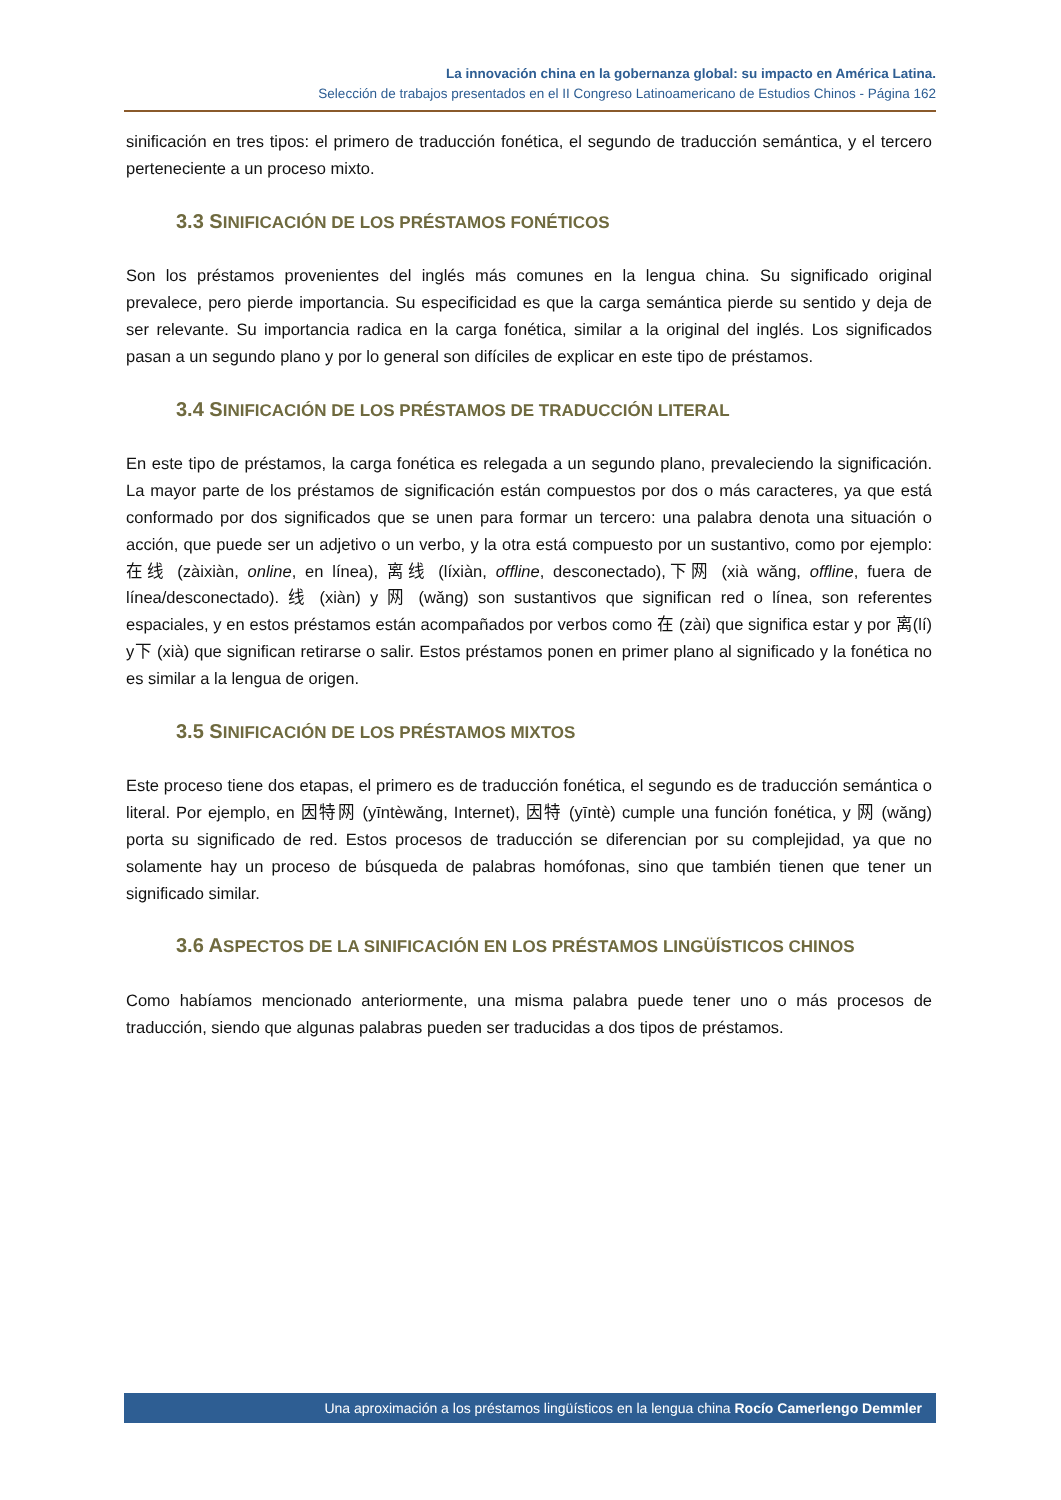La innovación china en la gobernanza global: su impacto en América Latina.
Selección de trabajos presentados en el II Congreso Latinoamericano de Estudios Chinos - Página 162
sinificación en tres tipos: el primero de traducción fonética, el segundo de traducción semántica, y el tercero perteneciente a un proceso mixto.
3.3 SINIFICACIÓN DE LOS PRÉSTAMOS FONÉTICOS
Son los préstamos provenientes del inglés más comunes en la lengua china. Su significado original prevalece, pero pierde importancia. Su especificidad es que la carga semántica pierde su sentido y deja de ser relevante. Su importancia radica en la carga fonética, similar a la original del inglés. Los significados pasan a un segundo plano y por lo general son difíciles de explicar en este tipo de préstamos.
3.4 SINIFICACIÓN DE LOS PRÉSTAMOS DE TRADUCCIÓN LITERAL
En este tipo de préstamos, la carga fonética es relegada a un segundo plano, prevaleciendo la significación. La mayor parte de los préstamos de significación están compuestos por dos o más caracteres, ya que está conformado por dos significados que se unen para formar un tercero: una palabra denota una situación o acción, que puede ser un adjetivo o un verbo, y la otra está compuesto por un sustantivo, como por ejemplo: 在线 (zàixiàn, online, en línea), 离线 (líxiàn, offline, desconectado),下网 (xià wǎng, offline, fuera de línea/desconectado). 线 (xiàn) y 网 (wǎng) son sustantivos que significan red o línea, son referentes espaciales, y en estos préstamos están acompañados por verbos como 在 (zài) que significa estar y por 离(lí) y下 (xià) que significan retirarse o salir. Estos préstamos ponen en primer plano al significado y la fonética no es similar a la lengua de origen.
3.5 SINIFICACIÓN DE LOS PRÉSTAMOS MIXTOS
Este proceso tiene dos etapas, el primero es de traducción fonética, el segundo es de traducción semántica o literal. Por ejemplo, en 因特网 (yīntèwǎng, Internet), 因特 (yīntè) cumple una función fonética, y 网 (wǎng) porta su significado de red. Estos procesos de traducción se diferencian por su complejidad, ya que no solamente hay un proceso de búsqueda de palabras homófonas, sino que también tienen que tener un significado similar.
3.6 ASPECTOS DE LA SINIFICACIÓN EN LOS PRÉSTAMOS LINGÜÍSTICOS CHINOS
Como habíamos mencionado anteriormente, una misma palabra puede tener uno o más procesos de traducción, siendo que algunas palabras pueden ser traducidas a dos tipos de préstamos.
Una aproximación a los préstamos lingüísticos en la lengua china Rocío Camerlengo Demmler